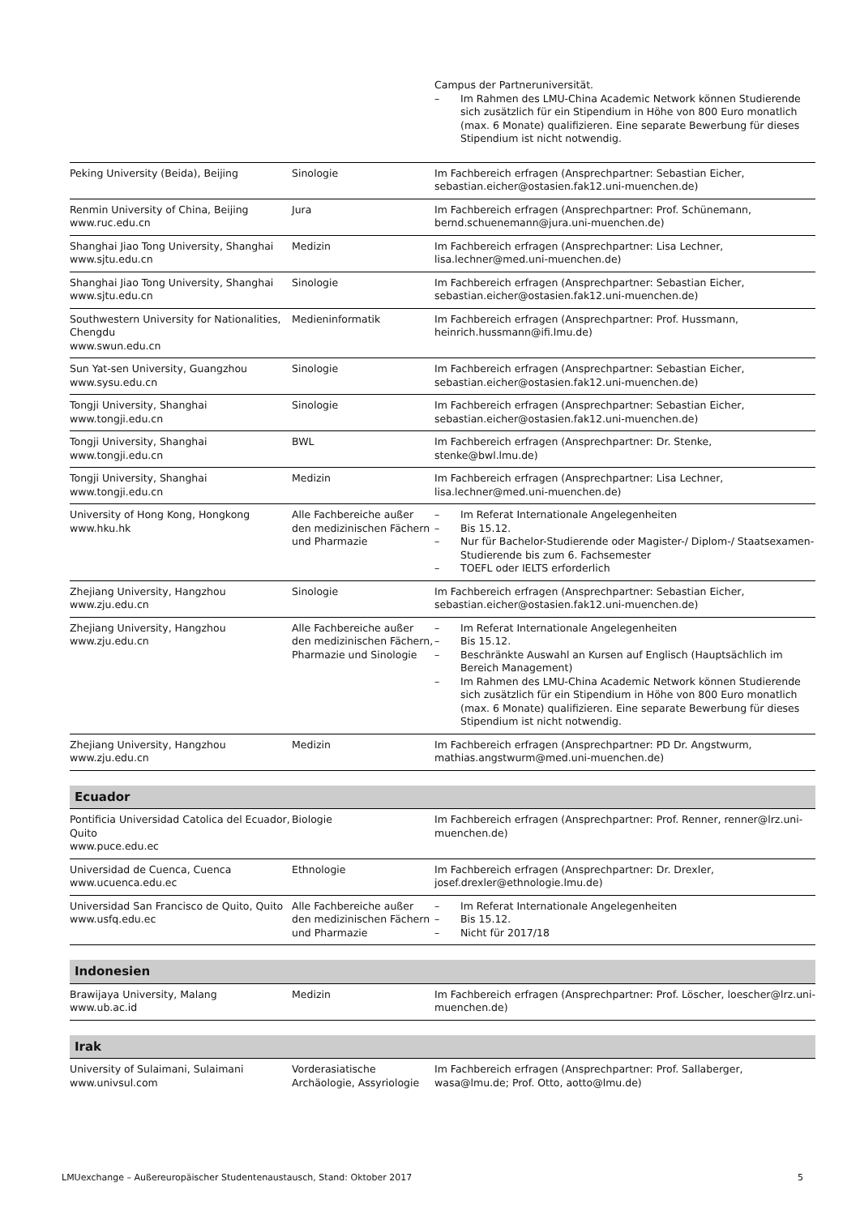| | | Campus der Partneruniversität. – Im Rahmen des LMU-China Academic Network können Studierende sich zusätzlich für ein Stipendium in Höhe von 800 Euro monatlich (max. 6 Monate) qualifizieren. Eine separate Bewerbung für dieses Stipendium ist nicht notwendig. |
| Peking University (Beida), Beijing | Sinologie | Im Fachbereich erfragen (Ansprechpartner: Sebastian Eicher, sebastian.eicher@ostasien.fak12.uni-muenchen.de) |
| Renmin University of China, Beijing www.ruc.edu.cn | Jura | Im Fachbereich erfragen (Ansprechpartner: Prof. Schünemann, bernd.schuenemann@jura.uni-muenchen.de) |
| Shanghai Jiao Tong University, Shanghai www.sjtu.edu.cn | Medizin | Im Fachbereich erfragen (Ansprechpartner: Lisa Lechner, lisa.lechner@med.uni-muenchen.de) |
| Shanghai Jiao Tong University, Shanghai www.sjtu.edu.cn | Sinologie | Im Fachbereich erfragen (Ansprechpartner: Sebastian Eicher, sebastian.eicher@ostasien.fak12.uni-muenchen.de) |
| Southwestern University for Nationalities, Chengdu www.swun.edu.cn | Medieninformatik | Im Fachbereich erfragen (Ansprechpartner: Prof. Hussmann, heinrich.hussmann@ifi.lmu.de) |
| Sun Yat-sen University, Guangzhou www.sysu.edu.cn | Sinologie | Im Fachbereich erfragen (Ansprechpartner: Sebastian Eicher, sebastian.eicher@ostasien.fak12.uni-muenchen.de) |
| Tongji University, Shanghai www.tongji.edu.cn | Sinologie | Im Fachbereich erfragen (Ansprechpartner: Sebastian Eicher, sebastian.eicher@ostasien.fak12.uni-muenchen.de) |
| Tongji University, Shanghai www.tongji.edu.cn | BWL | Im Fachbereich erfragen (Ansprechpartner: Dr. Stenke, stenke@bwl.lmu.de) |
| Tongji University, Shanghai www.tongji.edu.cn | Medizin | Im Fachbereich erfragen (Ansprechpartner: Lisa Lechner, lisa.lechner@med.uni-muenchen.de) |
| University of Hong Kong, Hongkong www.hku.hk | Alle Fachbereiche außer den medizinischen Fächern und Pharmazie | – Im Referat Internationale Angelegenheiten – Bis 15.12. – Nur für Bachelor-Studierende oder Magister-/ Diplom-/ Staatsexamen-Studierende bis zum 6. Fachsemester – TOEFL oder IELTS erforderlich |
| Zhejiang University, Hangzhou www.zju.edu.cn | Sinologie | Im Fachbereich erfragen (Ansprechpartner: Sebastian Eicher, sebastian.eicher@ostasien.fak12.uni-muenchen.de) |
| Zhejiang University, Hangzhou www.zju.edu.cn | Alle Fachbereiche außer den medizinischen Fächern, Pharmazie und Sinologie | – Im Referat Internationale Angelegenheiten – Bis 15.12. – Beschränkte Auswahl an Kursen auf Englisch (Hauptsächlich im Bereich Management) – Im Rahmen des LMU-China Academic Network können Studierende sich zusätzlich für ein Stipendium in Höhe von 800 Euro monatlich (max. 6 Monate) qualifizieren. Eine separate Bewerbung für dieses Stipendium ist nicht notwendig. |
| Zhejiang University, Hangzhou www.zju.edu.cn | Medizin | Im Fachbereich erfragen (Ansprechpartner: PD Dr. Angstwurm, mathias.angstwurm@med.uni-muenchen.de) |
| Ecuador | | |
| Pontificia Universidad Catolica del Ecuador, Quito www.puce.edu.ec | Biologie | Im Fachbereich erfragen (Ansprechpartner: Prof. Renner, renner@lrz.uni-muenchen.de) |
| Universidad de Cuenca, Cuenca www.ucuenca.edu.ec | Ethnologie | Im Fachbereich erfragen (Ansprechpartner: Dr. Drexler, josef.drexler@ethnologie.lmu.de) |
| Universidad San Francisco de Quito, Quito www.usfq.edu.ec | Alle Fachbereiche außer den medizinischen Fächern und Pharmazie | – Im Referat Internationale Angelegenheiten – Bis 15.12. – Nicht für 2017/18 |
| Indonesien | | |
| Brawijaya University, Malang www.ub.ac.id | Medizin | Im Fachbereich erfragen (Ansprechpartner: Prof. Löscher, loescher@lrz.uni-muenchen.de) |
| Irak | | |
| University of Sulaimani, Sulaimani www.univsul.com | Vorderasiatische Archäologie, Assyriologie | Im Fachbereich erfragen (Ansprechpartner: Prof. Sallaberger, wasa@lmu.de; Prof. Otto, aotto@lmu.de) |
LMUexchange – Außereuropäischer Studentenaustausch, Stand: Oktober 2017 5